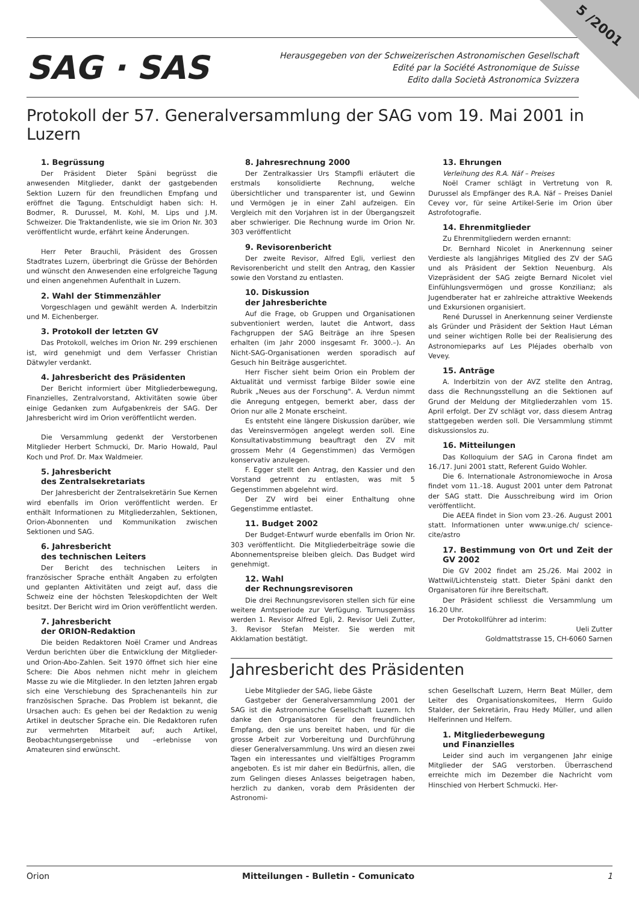5 /2001
SAG · SAS
Herausgegeben von der Schweizerischen Astronomischen Gesellschaft
Edité par la Société Astronomique de Suisse
Edito dalla Società Astronomica Svizzera
Protokoll der 57. Generalversammlung der SAG vom 19. Mai 2001 in Luzern
1. Begrüssung
Der Präsident Dieter Späni begrüsst die anwesenden Mitglieder, dankt der gastgebenden Sektion Luzern für den freundlichen Empfang und eröffnet die Tagung. Entschuldigt haben sich: H. Bodmer, R. Durussel, M. Kohl, M. Lips und J.M. Schweizer. Die Traktandenliste, wie sie im Orion Nr. 303 veröffentlicht wurde, erfährt keine Änderungen.
Herr Peter Brauchli, Präsident des Grossen Stadtrates Luzern, überbringt die Grüsse der Behörden und wünscht den Anwesenden eine erfolgreiche Tagung und einen angenehmen Aufenthalt in Luzern.
2. Wahl der Stimmenzähler
Vorgeschlagen und gewählt werden A. Inderbitzin und M. Eichenberger.
3. Protokoll der letzten GV
Das Protokoll, welches im Orion Nr. 299 erschienen ist, wird genehmigt und dem Verfasser Christian Dätwyler verdankt.
4. Jahresbericht des Präsidenten
Der Bericht informiert über Mitgliederbewegung, Finanzielles, Zentralvorstand, Aktivitäten sowie über einige Gedanken zum Aufgabenkreis der SAG. Der Jahresbericht wird im Orion veröffentlicht werden.
Die Versammlung gedenkt der Verstorbenen Mitglieder Herbert Schmucki, Dr. Mario Howald, Paul Koch und Prof. Dr. Max Waldmeier.
5. Jahresbericht
des Zentralsekretariats
Der Jahresbericht der Zentralsekretärin Sue Kernen wird ebenfalls im Orion veröffentlicht werden. Er enthält Informationen zu Mitgliederzahlen, Sektionen, Orion-Abonnenten und Kommunikation zwischen Sektionen und SAG.
6. Jahresbericht
des technischen Leiters
Der Bericht des technischen Leiters in französischer Sprache enthält Angaben zu erfolgten und geplanten Aktivitäten und zeigt auf, dass die Schweiz eine der höchsten Teleskopdichten der Welt besitzt. Der Bericht wird im Orion veröffentlicht werden.
7. Jahresbericht
der ORION-Redaktion
Die beiden Redaktoren Noël Cramer und Andreas Verdun berichten über die Entwicklung der Mitglieder- und Orion-Abo-Zahlen. Seit 1970 öffnet sich hier eine Schere: Die Abos nehmen nicht mehr in gleichem Masse zu wie die Mitglieder. In den letzten Jahren ergab sich eine Verschiebung des Sprachenanteils hin zur französischen Sprache. Das Problem ist bekannt, die Ursachen auch: Es gehen bei der Redaktion zu wenig Artikel in deutscher Sprache ein. Die Redaktoren rufen zur vermehrten Mitarbeit auf; auch Artikel, Beobachtungsergebnisse und –erlebnisse von Amateuren sind erwünscht.
8. Jahresrechnung 2000
Der Zentralkassier Urs Stampfli erläutert die erstmals konsolidierte Rechnung, welche übersichtlicher und transparenter ist, und Gewinn und Vermögen je in einer Zahl aufzeigen. Ein Vergleich mit den Vorjahren ist in der Übergangszeit aber schwieriger. Die Rechnung wurde im Orion Nr. 303 veröffentlicht
9. Revisorenbericht
Der zweite Revisor, Alfred Egli, verliest den Revisorenbericht und stellt den Antrag, den Kassier sowie den Vorstand zu entlasten.
10. Diskussion
der Jahresberichte
Auf die Frage, ob Gruppen und Organisationen subventioniert werden, lautet die Antwort, dass Fachgruppen der SAG Beiträge an ihre Spesen erhalten (im Jahr 2000 insgesamt Fr. 3000.–). An Nicht-SAG-Organisationen werden sporadisch auf Gesuch hin Beiträge ausgerichtet.
Herr Fischer sieht beim Orion ein Problem der Aktualität und vermisst farbige Bilder sowie eine Rubrik „Neues aus der Forschung". A. Verdun nimmt die Anregung entgegen, bemerkt aber, dass der Orion nur alle 2 Monate erscheint.
Es entsteht eine längere Diskussion darüber, wie das Vereinsvermögen angelegt werden soll. Eine Konsultativabstimmung beauftragt den ZV mit grossem Mehr (4 Gegenstimmen) das Vermögen konservativ anzulegen.
F. Egger stellt den Antrag, den Kassier und den Vorstand getrennt zu entlasten, was mit 5 Gegenstimmen abgelehnt wird.
Der ZV wird bei einer Enthaltung ohne Gegenstimme entlastet.
11. Budget 2002
Der Budget-Entwurf wurde ebenfalls im Orion Nr. 303 veröffentlicht. Die Mitgliederbeiträge sowie die Abonnementspreise bleiben gleich. Das Budget wird genehmigt.
12. Wahl
der Rechnungsrevisoren
Die drei Rechnungsrevisoren stellen sich für eine weitere Amtsperiode zur Verfügung. Turnusgemäss werden 1. Revisor Alfred Egli, 2. Revisor Ueli Zutter, 3. Revisor Stefan Meister. Sie werden mit Akklamation bestätigt.
13. Ehrungen
Verleihung des R.A. Näf – Preises
Noël Cramer schlägt in Vertretung von R. Durussel als Empfänger des R.A. Näf – Preises Daniel Cevey vor, für seine Artikel-Serie im Orion über Astrofotografie.
14. Ehrenmitglieder
Zu Ehrenmitgliedern werden ernannt:
Dr. Bernhard Nicolet in Anerkennung seiner Verdieste als langjähriges Mitglied des ZV der SAG und als Präsident der Sektion Neuenburg. Als Vizepräsident der SAG zeigte Bernard Nicolet viel Einfühlungsvermögen und grosse Konzilianz; als Jugendberater hat er zahlreiche attraktive Weekends und Exkursionen organisiert.
René Durussel in Anerkennung seiner Verdienste als Gründer und Präsident der Sektion Haut Léman und seiner wichtigen Rolle bei der Realisierung des Astronomieparks auf Les Pléjades oberhalb von Vevey.
15. Anträge
A. Inderbitzin von der AVZ stellte den Antrag, dass die Rechnungsstellung an die Sektionen auf Grund der Meldung der Mitgliederzahlen vom 15. April erfolgt. Der ZV schlägt vor, dass diesem Antrag stattgegeben werden soll. Die Versammlung stimmt diskussionslos zu.
16. Mitteilungen
Das Kolloquium der SAG in Carona findet am 16./17. Juni 2001 statt, Referent Guido Wohler.
Die 6. Internationale Astronomiewoche in Arosa findet vom 11.-18. August 2001 unter dem Patronat der SAG statt. Die Ausschreibung wird im Orion veröffentlicht.
Die AEEA findet in Sion vom 23.-26. August 2001 statt. Informationen unter www.unige.ch/ science-cite/astro
17. Bestimmung von Ort und Zeit der GV 2002
Die GV 2002 findet am 25./26. Mai 2002 in Wattwil/Lichtensteig statt. Dieter Späni dankt den Organisatoren für ihre Bereitschaft.
Der Präsident schliesst die Versammlung um 16.20 Uhr.
Der Protokollführer ad interim:
Ueli Zutter
Goldmattstrasse 15, CH-6060 Sarnen
Jahresbericht des Präsidenten
Liebe Mitglieder der SAG, liebe Gäste
Gastgeber der Generalversammlung 2001 der SAG ist die Astronomische Gesellschaft Luzern. Ich danke den Organisatoren für den freundlichen Empfang, den sie uns bereitet haben, und für die grosse Arbeit zur Vorbereitung und Durchführung dieser Generalversammlung. Uns wird an diesen zwei Tagen ein interessantes und vielfältiges Programm angeboten. Es ist mir daher ein Bedürfnis, allen, die zum Gelingen dieses Anlasses beigetragen haben, herzlich zu danken, vorab dem Präsidenten der Astronomi-
schen Gesellschaft Luzern, Herrn Beat Müller, dem Leiter des Organisationskomitees, Herrn Guido Stalder, der Sekretärin, Frau Hedy Müller, und allen Helferinnen und Helfern.
1. Mitgliederbewegung
und Finanzielles
Leider sind auch im vergangenen Jahr einige Mitglieder der SAG verstorben. Überraschend erreichte mich im Dezember die Nachricht vom Hinschied von Herbert Schmucki. Her-
Orion Mitteilungen - Bulletin - Comunicato 1